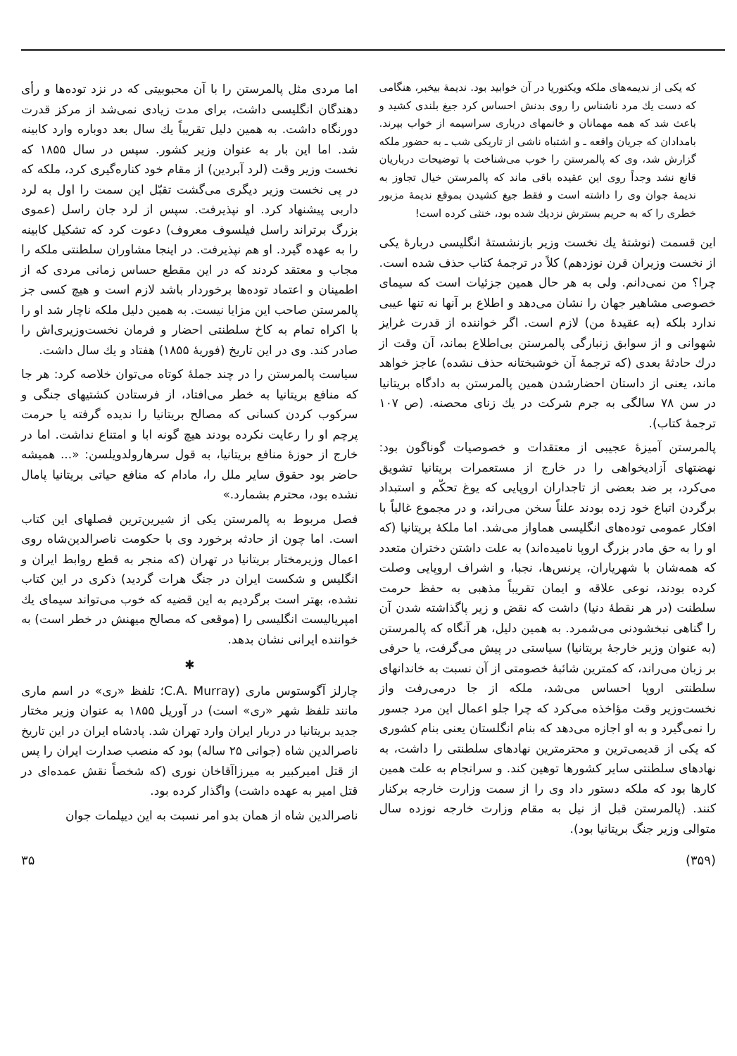که یکی از ندیمه‌های ملکه ویکتوریا در آن خوابید بود. ندیمهٔ بیخبر، هنگامی که دست یك مرد ناشناس را روی بدنش احساس کرد جیغ بلندی کشید و باعث شد که همه مهمانان و خانمهای درباری سراسیمه از خواب بپرند. بامدادان که جریان واقعه ـ و اشتباه ناشی از تاریکی شب ـ به حضور ملکه گزارش شد، وی که پالمرستن را خوب می‌شناخت با توضیحات درباریان قانع نشد وجداً روی این عقیده باقی ماند که پالمرستن خیال تجاوز به ندیمهٔ جوان وی را داشته است و فقط جیغ کشیدن بموقع ندیمهٔ مزبور خطری را که به حریم بسترش نزدیك شده بود، خنثی کرده است!
این قسمت (نوشتهٔ یك نخست وزیر بازنشستهٔ انگلیسی دربارهٔ یکی از نخست وزیران قرن نوزدهم) کلاً در ترجمهٔ کتاب حذف شده است. چرا؟ من نمی‌دانم. ولی به هر حال همین جزئیات است که سیمای خصوصی مشاهیر جهان را نشان می‌دهد و اطلاع بر آنها نه تنها عیبی ندارد بلکه (به عقیدهٔ من) لازم است. اگر خواننده از قدرت غرایز شهوانی و از سوابق زنبارگی پالمرستن بی‌اطلاع بماند، آن وقت از درك حادثهٔ بعدی (که ترجمهٔ آن خوشبختانه حذف نشده) عاجز خواهد ماند، یعنی از داستان احضارشدن همین پالمرستن به دادگاه بریتانیا در سن ۷۸ سالگی به جرم شرکت در یك زنای محصنه. (ص ۱۰۷ ترجمهٔ کتاب).
پالمرستن آمیزهٔ عجیبی از معتقدات و خصوصیات گوناگون بود: نهضتهای آزادیخواهی را در خارج از مستعمرات بریتانیا تشویق می‌کرد، بر ضد بعضی از تاجداران اروپایی که یوغ تحکّم و استبداد برگردن اتباع خود زده بودند علناً سخن می‌راند، و در مجموع غالباً با افکار عمومی توده‌های انگلیسی هماواز می‌شد. اما ملکهٔ بریتانیا (که او را به حق مادر بزرگ اروپا نامیده‌اند) به علت داشتن دختران متعدد که همه‌شان با شهریاران، پرنس‌ها، نجبا، و اشراف اروپایی وصلت کرده بودند، نوعی علاقه و ایمان تقریباً مذهبی به حفظ حرمت سلطنت (در هر نقطهٔ دنیا) داشت که نقض و زیر پاگذاشته شدن آن را گناهی نبخشودنی می‌شمرد. به همین دلیل، هر آنگاه که پالمرستن (به عنوان وزیر خارجهٔ بریتانیا) سیاستی در پیش می‌گرفت، یا حرفی بر زبان می‌راند، که کمترین شائبهٔ خصومتی از آن نسبت به خاندانهای سلطنتی اروپا احساس می‌شد، ملکه از جا درمی‌رفت واز نخست‌وزیر وقت مؤاخذه می‌کرد که چرا جلو اعمال این مرد جسور را نمی‌گیرد و به او اجازه می‌دهد که بنام انگلستان یعنی بنام کشوری که یکی از قدیمی‌ترین و محترمترین نهادهای سلطنتی را داشت، به نهادهای سلطنتی سایر کشورها توهین کند. و سرانجام به علت همین کارها بود که ملکه دستور داد وی را از سمت وزارت خارجه برکنار کنند. (پالمرستن قبل از نیل به مقام وزارت خارجه نوزده سال متوالی وزیر جنگ بریتانیا بود).
اما مردی مثل پالمرستن را با آن محبوبیتی که در نزد توده‌ها و رأی دهندگان انگلیسی داشت، برای مدت زیادی نمی‌شد از مرکز قدرت دورنگاه داشت. به همین دلیل تقریباً یك سال بعد دوباره وارد کابینه شد. اما این بار به عنوان وزیر کشور. سپس در سال ۱۸۵۵ که نخست وزیر وقت (لرد آبردین) از مقام خود کناره‌گیری کرد، ملکه که در پی نخست وزیر دیگری می‌گشت تقبّل این سمت را اول به لرد داربی پیشنهاد کرد. او نپذیرفت. سپس از لرد جان راسل (عموی بزرگ برتراند راسل فیلسوف معروف) دعوت کرد که تشکیل کابینه را به عهده گیرد. او هم نپذیرفت. در اینجا مشاوران سلطنتی ملکه را مجاب و معتقد کردند که در این مقطع حساس زمانی مردی که از اطمینان و اعتماد توده‌ها برخوردار باشد لازم است و هیچ کسی جز پالمرستن صاحب این مزایا نیست. به همین دلیل ملکه ناچار شد او را با اکراه تمام به کاخ سلطنتی احضار و فرمان نخست‌وزیری‌اش را صادر کند. وی در این تاریخ (فوریهٔ ۱۸۵۵) هفتاد و یك سال داشت.
سیاست پالمرستن را در چند جملهٔ کوتاه می‌توان خلاصه کرد: هر جا که منافع بریتانیا به خطر می‌افتاد، از فرستادن کشتیهای جنگی و سرکوب کردن کسانی که مصالح بریتانیا را ندیده گرفته یا حرمت پرچم او را رعایت نکرده بودند هیچ گونه ابا و امتناع نداشت. اما در خارج از حوزهٔ منافع بریتانیا، به قول سرهارولدویلسن: «... همیشه حاضر بود حقوق سایر ملل را، مادام که منافع حیاتی بریتانیا پامال نشده بود، محترم بشمارد.»
فصل مربوط به پالمرستن یکی از شیرین‌ترین فصلهای این کتاب است. اما چون از حادثه برخورد وی با حکومت ناصرالدین‌شاه روی اعمال وزیرمختار بریتانیا در تهران (که منجر به قطع روابط ایران و انگلیس و شکست ایران در جنگ هرات گردید) ذکری در این کتاب نشده، بهتر است برگردیم به این قضیه که خوب می‌تواند سیمای یك امپریالیست انگلیسی را (موقعی که مصالح میهنش در خطر است) به خواننده ایرانی نشان بدهد.
✱
چارلز آگوستوس ماری (C.A. Murray؛ تلفظ «ری» در اسم ماری مانند تلفظ شهر «ری» است) در آوریل ۱۸۵۵ به عنوان وزیر مختار جدید بریتانیا در دربار ایران وارد تهران شد. پادشاه ایران در این تاریخ ناصرالدین شاه (جوانی ۲۵ ساله) بود که منصب صدارت ایران را پس از قتل امیرکبیر به میرزاآقاخان نوری (که شخصاً نقش عمده‌ای در قتل امیر به عهده داشت) واگذار کرده بود.
ناصرالدین شاه از همان بدو امر نسبت به این دیپلمات جوان
(۳۵۹) ۳۵